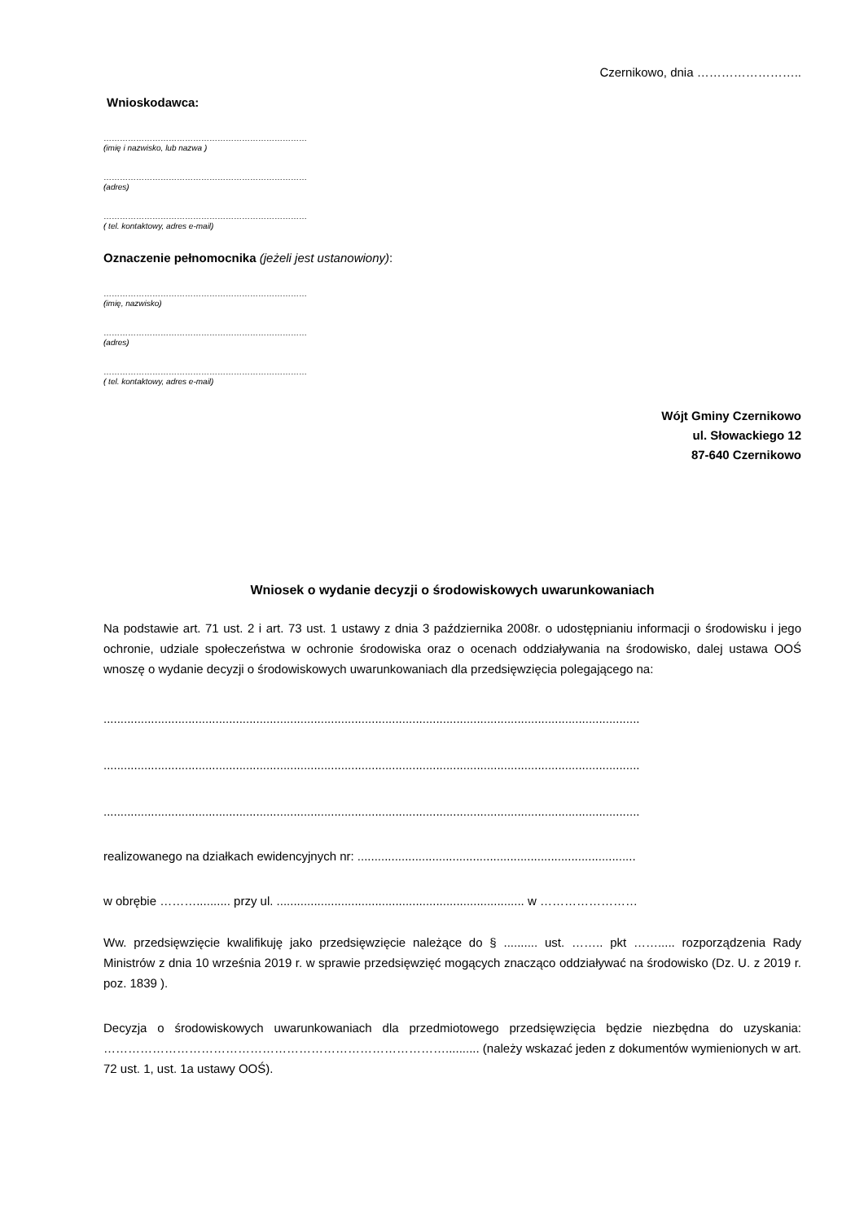Czernikowo, dnia ……………………..
Wnioskodawca:
…………………………………………………………………
(imię i nazwisko, lub nazwa )
…………………………………………………………………
(adres)
…………………………………………………………………
( tel. kontaktowy, adres e-mail)
Oznaczenie pełnomocnika (jeżeli jest ustanowiony):
…………………………………………………………………
(imię, nazwisko)
…………………………………………………………………
(adres)
…………………………………………………………………
( tel. kontaktowy, adres e-mail)
Wójt Gminy Czernikowo
ul. Słowackiego 12
87-640 Czernikowo
Wniosek o wydanie decyzji o środowiskowych uwarunkowaniach
Na podstawie art. 71 ust. 2 i art. 73 ust. 1 ustawy z dnia 3 października 2008r. o udostępnianiu informacji o środowisku i jego ochronie, udziale społeczeństwa w ochronie środowiska oraz o ocenach oddziaływania na środowisko, dalej ustawa OOŚ wnoszę o wydanie decyzji o środowiskowych uwarunkowaniach dla przedsięwzięcia polegającego na:
..............................................................................................................................................................
..............................................................................................................................................................
..............................................................................................................................................................
realizowanego na działkach ewidencyjnych nr: ..................................................................................
w obrębie ……….......... przy ul. ......................................................................... w ……………………
Ww. przedsięwzięcie kwalifikuję jako przedsięwzięcie należące do § .......... ust. …….. pkt ……..... rozporządzenia Rady Ministrów z dnia 10 września 2019 r. w sprawie przedsięwzięć mogących znacząco oddziaływać na środowisko (Dz. U. z 2019 r. poz. 1839 ).
Decyzja o środowiskowych uwarunkowaniach dla przedmiotowego przedsięwzięcia będzie niezbędna do uzyskania: ………………………………………………………………………….......... (należy wskazać jeden z dokumentów wymienionych w art. 72 ust. 1, ust. 1a ustawy OOŚ).